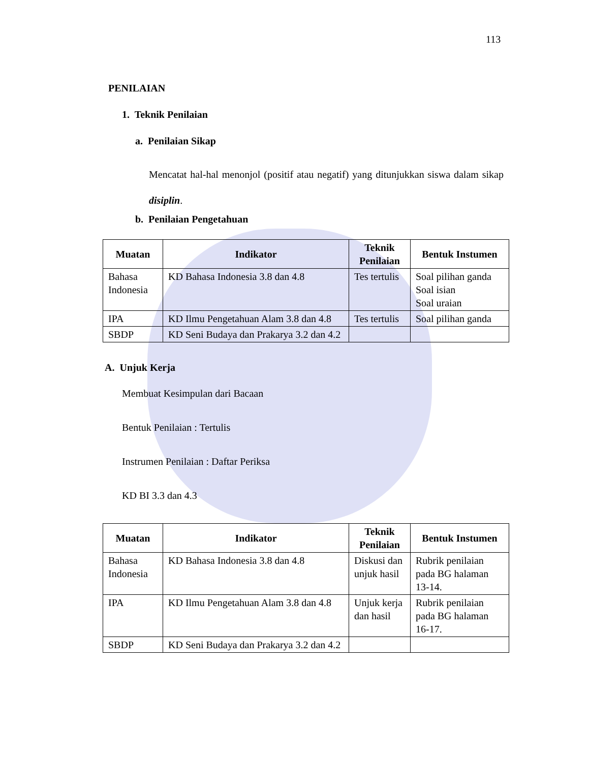113
PENILAIAN
1. Teknik Penilaian
a. Penilaian Sikap
Mencatat hal-hal menonjol (positif atau negatif) yang ditunjukkan siswa dalam sikap disiplin.
b. Penilaian Pengetahuan
| Muatan | Indikator | Teknik Penilaian | Bentuk Instumen |
| --- | --- | --- | --- |
| Bahasa Indonesia | KD Bahasa Indonesia 3.8 dan 4.8 | Tes tertulis | Soal pilihan ganda Soal isian Soal uraian |
| IPA | KD Ilmu Pengetahuan Alam 3.8 dan 4.8 | Tes tertulis | Soal pilihan ganda |
| SBDP | KD Seni Budaya dan Prakarya 3.2 dan 4.2 | | |
A. Unjuk Kerja
Membuat Kesimpulan dari Bacaan
Bentuk Penilaian : Tertulis
Instrumen Penilaian : Daftar Periksa
KD BI 3.3 dan 4.3
| Muatan | Indikator | Teknik Penilaian | Bentuk Instumen |
| --- | --- | --- | --- |
| Bahasa Indonesia | KD Bahasa Indonesia 3.8 dan 4.8 | Diskusi dan unjuk hasil | Rubrik penilaian pada BG halaman 13-14. |
| IPA | KD Ilmu Pengetahuan Alam 3.8 dan 4.8 | Unjuk kerja dan hasil | Rubrik penilaian pada BG halaman 16-17. |
| SBDP | KD Seni Budaya dan Prakarya 3.2 dan 4.2 | | |